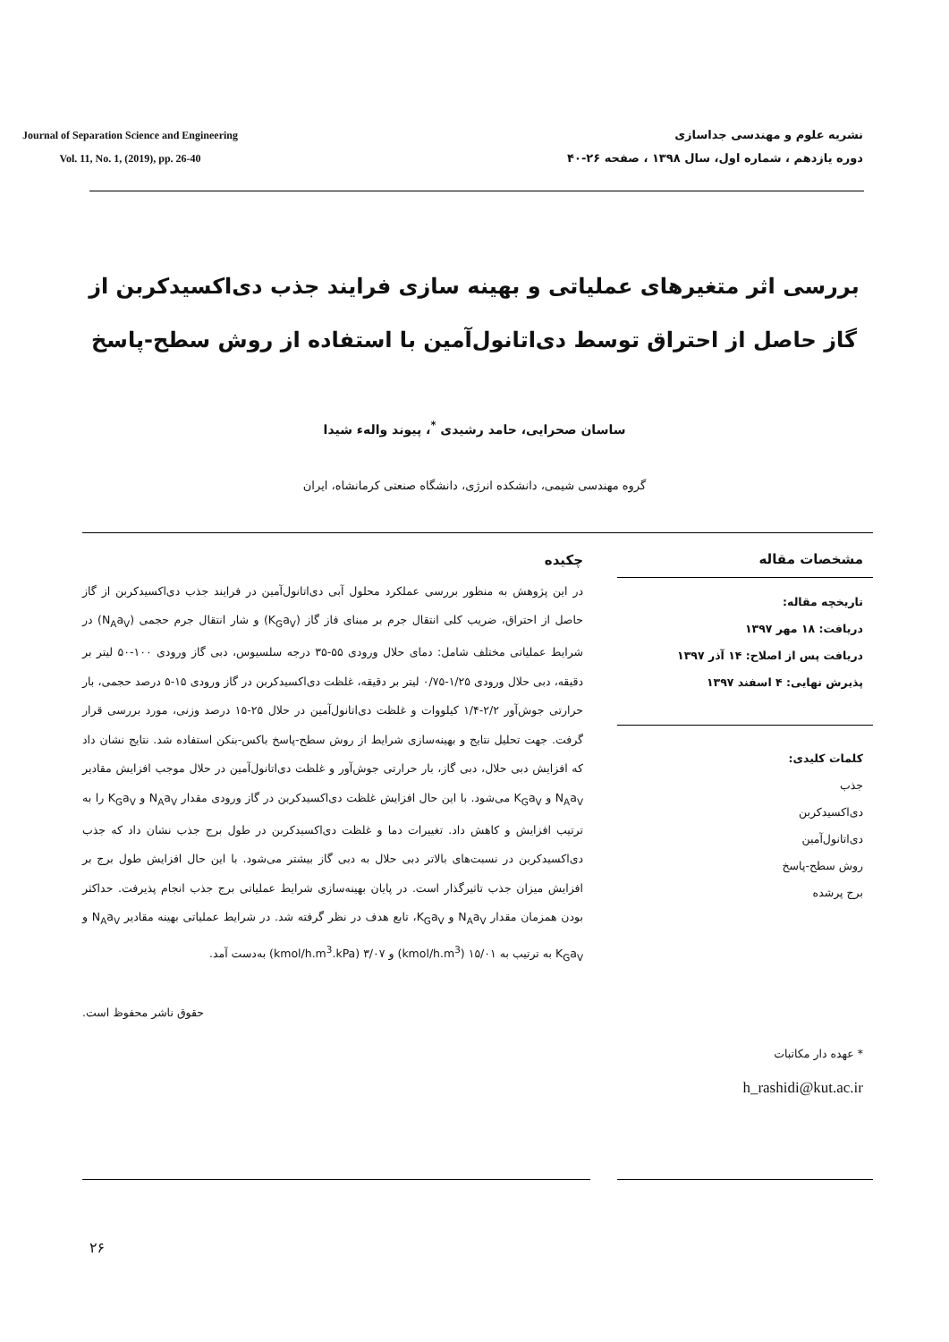Journal of Separation Science and Engineering
Vol. 11, No. 1, (2019), pp. 26-40
نشریه علوم و مهندسی جداسازی
دوره یازدهم ، شماره اول، سال ۱۳۹۸ ، صفحه ۲۶-۴۰
بررسی اثر متغیرهای عملیاتی و بهینه سازی فرایند جذب دی‌اکسیدکربن از گاز حاصل از احتراق توسط دی‌اتانول‌آمین با استفاده از روش سطح-پاسخ
ساسان صحرایی، حامد رشیدی <sup>*</sup>، پیوند واله‌ء شیدا
گروه مهندسی شیمی، دانشکده انرژی، دانشگاه صنعتی کرمانشاه، ایران
مشخصات مقاله
تاریخچه مقاله:
دریافت: ۱۸ مهر ۱۳۹۷
دریافت پس از اصلاح: ۱۴ آذر ۱۳۹۷
پذیرش نهایی: ۴ اسفند ۱۳۹۷
کلمات کلیدی:
جذب
دی‌اکسیدکربن
دی‌اتانول‌آمین
روش سطح-پاسخ
برج پرشده
* عهده دار مکاتبات
h_rashidi@kut.ac.ir
چکیده
در این پژوهش به منظور بررسی عملکرد محلول آبی دی‌اتانول‌آمین در فرایند جذب دی‌اکسیدکربن از گاز حاصل از احتراق، ضریب کلی انتقال جرم بر مبنای فاز گاز (K<sub>G</sub>a<sub>V</sub>) و شار انتقال جرم حجمی (N<sub>A</sub>a<sub>V</sub>) در شرایط عملیاتی مختلف شامل: دمای حلال ورودی ۵۵-۳۵ درجه سلسیوس، دبی گاز ورودی ۱۰۰-۵۰ لیتر بر دقیقه، دبی حلال ورودی ۱/۲۵-۰/۷۵ لیتر بر دقیقه، غلظت دی‌اکسیدکربن در گاز ورودی ۱۵-۵ درصد حجمی، بار حرارتی جوش‌آور ۲/۲-۱/۴ کیلووات و غلظت دی‌اتانول‌آمین در حلال ۲۵-۱۵ درصد وزنی، مورد بررسی قرار گرفت. جهت تحلیل نتایج و بهینه‌سازی شرایط از روش سطح-پاسخ باکس-بنکن استفاده شد. نتایج نشان داد که افزایش دبی حلال، دبی گاز، بار حرارتی جوش‌آور و غلظت دی‌اتانول‌آمین در حلال موجب افزایش مقادیر N<sub>A</sub>a<sub>V</sub> و K<sub>G</sub>a<sub>V</sub> می‌شود. با این حال افزایش غلظت دی‌اکسیدکربن در گاز ورودی مقدار N<sub>A</sub>a<sub>V</sub> و K<sub>G</sub>a<sub>V</sub> را به ترتیب افزایش و کاهش داد. تغییرات دما و غلظت دی‌اکسیدکربن در طول برج جذب نشان داد که جذب دی‌اکسیدکربن در نسبت‌های بالاتر دبی حلال به دبی گاز بیشتر می‌شود. با این حال افزایش طول برج بر افزایش میزان جذب تاثیرگذار است. در پایان بهینه‌سازی شرایط عملیاتی برج جذب انجام پذیرفت. حداکثر بودن همزمان مقدار N<sub>A</sub>a<sub>V</sub> و K<sub>G</sub>a<sub>V</sub>، تابع هدف در نظر گرفته شد. در شرایط عملیاتی بهینه مقادیر N<sub>A</sub>a<sub>V</sub> و K<sub>G</sub>a<sub>V</sub> به ترتیب به ۱۵/۰۱ (kmol/h.m<sup>3</sup>) و ۳/۰۷ (kmol/h.m<sup>3</sup>.kPa) به‌دست آمد.
حقوق ناشر محفوظ است.
۲۶